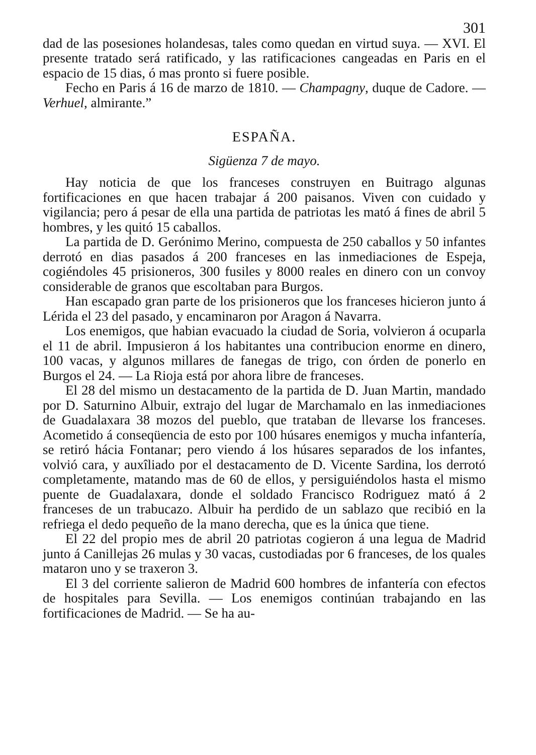301
dad de las posesiones holandesas, tales como quedan en virtud suya. — XVI. El presente tratado será ratificado, y las ratificaciones cangeadas en Paris en el espacio de 15 dias, ó mas pronto si fuere posible.
Fecho en Paris á 16 de marzo de 1810. — Champagny, duque de Cadore. — Verhuel, almirante.”
ESPAÑA.
Sigüenza 7 de mayo.
Hay noticia de que los franceses construyen en Buitrago algunas fortificaciones en que hacen trabajar á 200 paisanos. Viven con cuidado y vigilancia; pero á pesar de ella una partida de patriotas les mató á fines de abril 5 hombres, y les quitó 15 caballos.
La partida de D. Gerónimo Merino, compuesta de 250 caballos y 50 infantes derrotó en dias pasados á 200 franceses en las inmediaciones de Espeja, cogiéndoles 45 prisioneros, 300 fusiles y 8000 reales en dinero con un convoy considerable de granos que escoltaban para Burgos.
Han escapado gran parte de los prisioneros que los franceses hicieron junto á Lérida el 23 del pasado, y encaminaron por Aragon á Navarra.
Los enemigos, que habian evacuado la ciudad de Soria, volvieron á ocuparla el 11 de abril. Impusieron á los habitantes una contribucion enorme en dinero, 100 vacas, y algunos millares de fanegas de trigo, con órden de ponerlo en Burgos el 24. — La Rioja está por ahora libre de franceses.
El 28 del mismo un destacamento de la partida de D. Juan Martin, mandado por D. Saturnino Albuir, extrajo del lugar de Marchamalo en las inmediaciones de Guadalaxara 38 mozos del pueblo, que trataban de llevarse los franceses. Acometido á conseqüencia de esto por 100 húsares enemigos y mucha infantería, se retiró hácia Fontanar; pero viendo á los húsares separados de los infantes, volvió cara, y auxîliado por el destacamento de D. Vicente Sardina, los derrotó completamente, matando mas de 60 de ellos, y persiguiéndolos hasta el mismo puente de Guadalaxara, donde el soldado Francisco Rodriguez mató á 2 franceses de un trabucazo. Albuir ha perdido de un sablazo que recibió en la refriega el dedo pequeño de la mano derecha, que es la única que tiene.
El 22 del propio mes de abril 20 patriotas cogieron á una legua de Madrid junto á Canillejas 26 mulas y 30 vacas, custodiadas por 6 franceses, de los quales mataron uno y se traxeron 3.
El 3 del corriente salieron de Madrid 600 hombres de infantería con efectos de hospitales para Sevilla. — Los enemigos continúan trabajando en las fortificaciones de Madrid. — Se ha au-